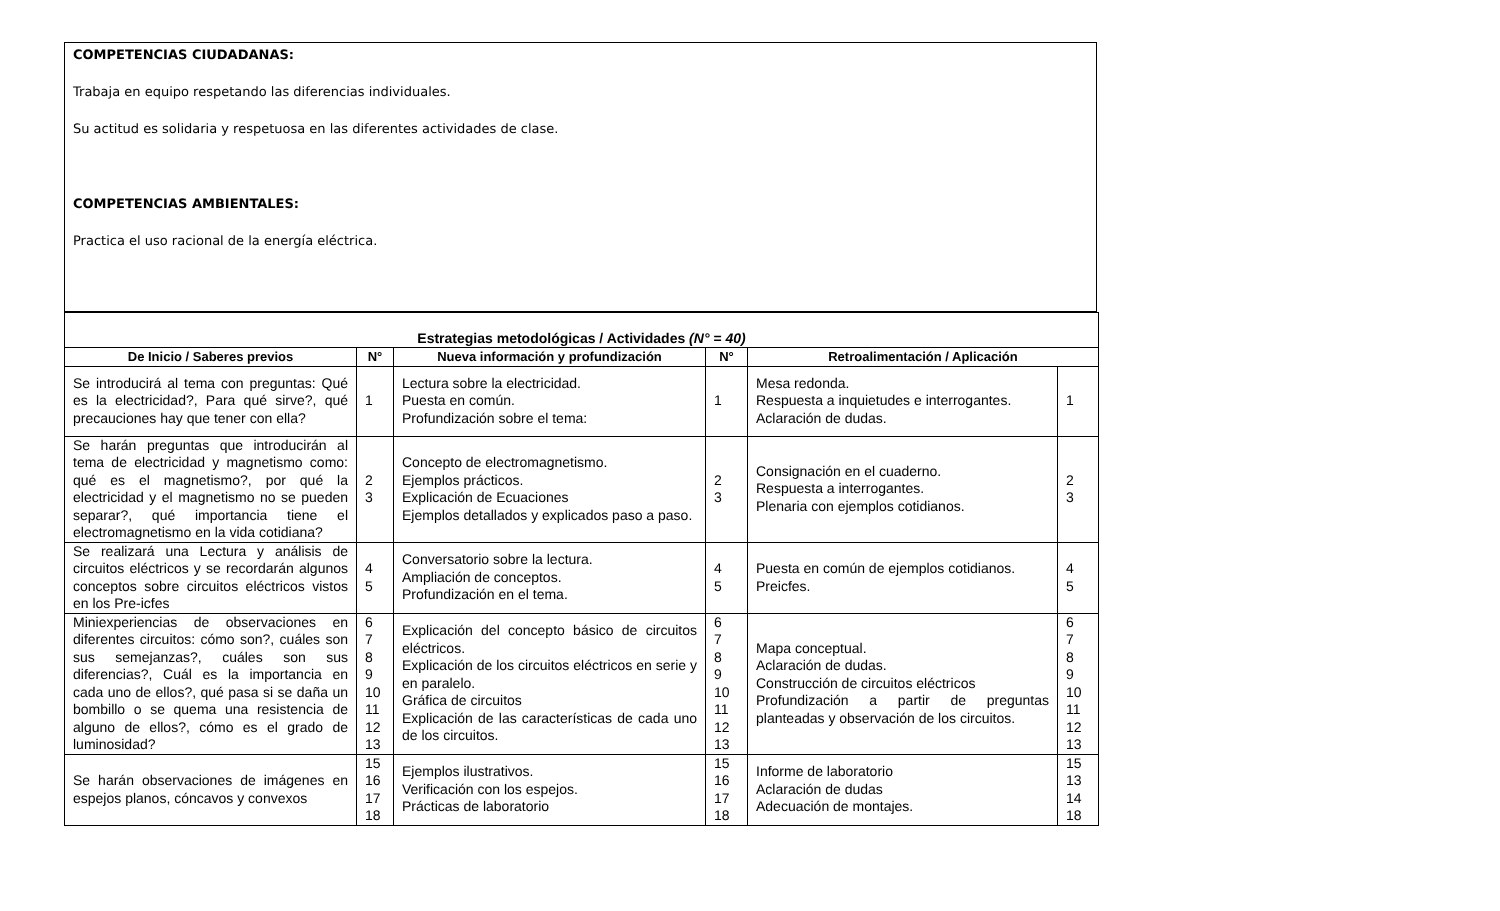COMPETENCIAS CIUDADANAS:
Trabaja en equipo respetando las diferencias individuales.
Su actitud es solidaria y respetuosa en las diferentes actividades de clase.
COMPETENCIAS AMBIENTALES:
Practica el uso racional de la energía eléctrica.
| Estrategias metodológicas / Actividades (N° = 40) | | | | | |
| --- | --- | --- | --- | --- | --- |
| De Inicio / Saberes previos | N° | Nueva información y profundización | N° | Retroalimentación / Aplicación | |
| Se introducirá al tema con preguntas: Qué es la electricidad?, Para qué sirve?, qué precauciones hay que tener con ella? | 1 | Lectura sobre la electricidad. Puesta en común. Profundización sobre el tema: | 1 | Mesa redonda. Respuesta a inquietudes e interrogantes. Aclaración de dudas. | 1 |
| Se harán preguntas que introducirán al tema de electricidad y magnetismo como: qué es el magnetismo?, por qué la electricidad y el magnetismo no se pueden separar?, qué importancia tiene el electromagnetismo en la vida cotidiana? | 2 3 | Concepto de electromagnetismo. Ejemplos prácticos. Explicación de Ecuaciones Ejemplos detallados y explicados paso a paso. | 2 3 | Consignación en el cuaderno. Respuesta a interrogantes. Plenaria con ejemplos cotidianos. | 2 3 |
| Se realizará una Lectura y análisis de circuitos eléctricos y se recordarán algunos conceptos sobre circuitos eléctricos vistos en los Pre-icfes | 4 5 | Conversatorio sobre la lectura. Ampliación de conceptos. Profundización en el tema. | 4 5 | Puesta en común de ejemplos cotidianos. Preicfes. | 4 5 |
| Miniexperiencias de observaciones en diferentes circuitos: cómo son?, cuáles son sus semejanzas?, cuáles son sus diferencias?, Cuál es la importancia en cada uno de ellos?, qué pasa si se daña un bombillo o se quema una resistencia de alguno de ellos?, cómo es el grado de luminosidad? | 6 7 8 9 10 11 12 13 | Explicación del concepto básico de circuitos eléctricos. Explicación de los circuitos eléctricos en serie y en paralelo. Gráfica de circuitos Explicación de las características de cada uno de los circuitos. | 6 7 8 9 10 11 12 13 | Mapa conceptual. Aclaración de dudas. Construcción de circuitos eléctricos Profundización a partir de preguntas planteadas y observación de los circuitos. | 6 7 8 9 10 11 12 13 |
| Se harán observaciones de imágenes en espejos planos, cóncavos y convexos | 15 16 17 18 | Ejemplos ilustrativos. Verificación con los espejos. Prácticas de laboratorio | 15 16 17 18 | Informe de laboratorio Aclaración de dudas Adecuación de montajes. | 15 13 14 18 |